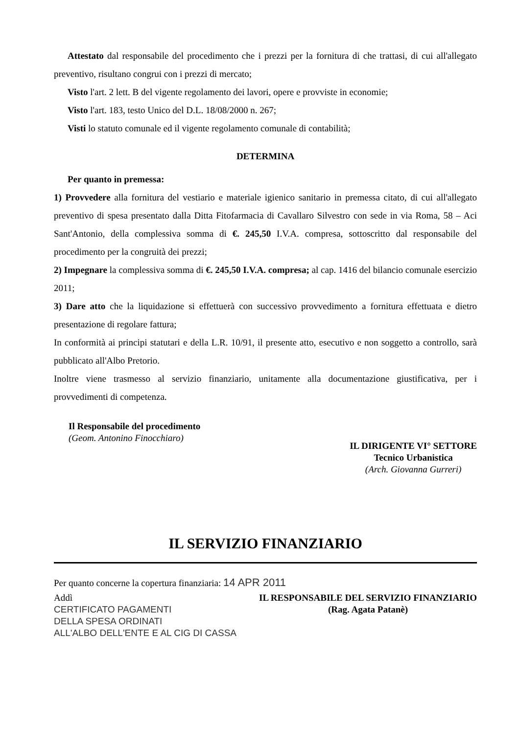Attestato dal responsabile del procedimento che i prezzi per la fornitura di che trattasi, di cui all'allegato preventivo, risultano congrui con i prezzi di mercato;
Visto l'art. 2 lett. B del vigente regolamento dei lavori, opere e provviste in economie;
Visto l'art. 183, testo Unico del D.L. 18/08/2000 n. 267;
Visti lo statuto comunale ed il vigente regolamento comunale di contabilità;
DETERMINA
Per quanto in premessa:
1) Provvedere alla fornitura del vestiario e materiale igienico sanitario in premessa citato, di cui all'allegato preventivo di spesa presentato dalla Ditta Fitofarmacia di Cavallaro Silvestro con sede in via Roma, 58 – Aci Sant'Antonio, della complessiva somma di €. 245,50 I.V.A. compresa, sottoscritto dal responsabile del procedimento per la congruità dei prezzi;
2) Impegnare la complessiva somma di €. 245,50 I.V.A. compresa; al cap. 1416 del bilancio comunale esercizio 2011;
3) Dare atto che la liquidazione si effettuerà con successivo provvedimento a fornitura effettuata e dietro presentazione di regolare fattura;
In conformità ai principi statutari e della L.R. 10/91, il presente atto, esecutivo e non soggetto a controllo, sarà pubblicato all'Albo Pretorio.
Inoltre viene trasmesso al servizio finanziario, unitamente alla documentazione giustificativa, per i provvedimenti di competenza.
Il Responsabile del procedimento
(Geom. Antonino Finocchiaro)
IL DIRIGENTE VI° SETTORE
Tecnico Urbanistica
(Arch. Giovanna Gurreri)
IL SERVIZIO FINANZIARIO
Per quanto concerne la copertura finanziaria: 14 APR 2011
Addì
CERTIFICATO PAGAMENTI
DELLA SPESA ORDINATI
ALL'ALBO DELL'ENTE E AL CIG DI CASSA
IL RESPONSABILE DEL SERVIZIO FINANZIARIO
(Rag. Agata Patanè)